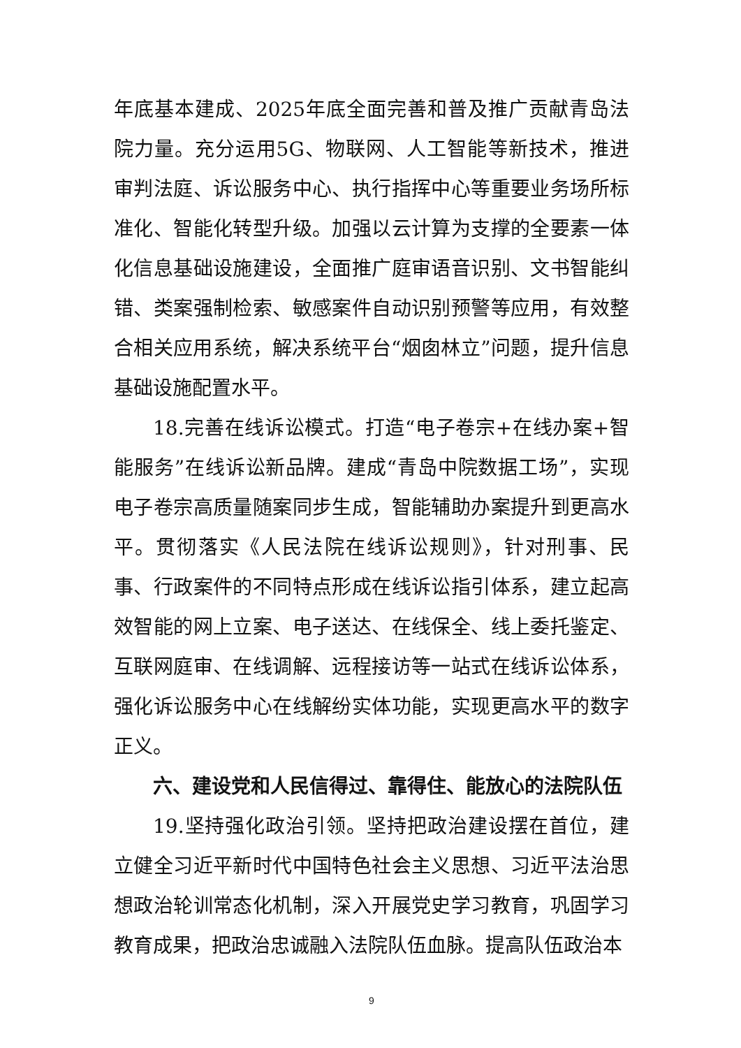年底基本建成、2025年底全面完善和普及推广贡献青岛法院力量。充分运用5G、物联网、人工智能等新技术，推进审判法庭、诉讼服务中心、执行指挥中心等重要业务场所标准化、智能化转型升级。加强以云计算为支撑的全要素一体化信息基础设施建设，全面推广庭审语音识别、文书智能纠错、类案强制检索、敏感案件自动识别预警等应用，有效整合相关应用系统，解决系统平台“烟囱林立”问题，提升信息基础设施配置水平。
18.完善在线诉讼模式。打造“电子卷宗+在线办案+智能服务”在线诉讼新品牌。建成“青岛中院数据工场”，实现电子卷宗高质量随案同步生成，智能辅助办案提升到更高水平。贯彻落实《人民法院在线诉讼规则》，针对刑事、民事、行政案件的不同特点形成在线诉讼指引体系，建立起高效智能的网上立案、电子送达、在线保全、线上委托鉴定、互联网庭审、在线调解、远程接访等一站式在线诉讼体系，强化诉讼服务中心在线解纷实体功能，实现更高水平的数字正义。
六、建设党和人民信得过、靠得住、能放心的法院队伍
19.坚持强化政治引领。坚持把政治建设摆在首位，建立健全习近平新时代中国特色社会主义思想、习近平法治思想政治轮训常态化机制，深入开展党史学习教育，巩固学习教育成果，把政治忠诚融入法院队伍血脉。提高队伍政治本
9